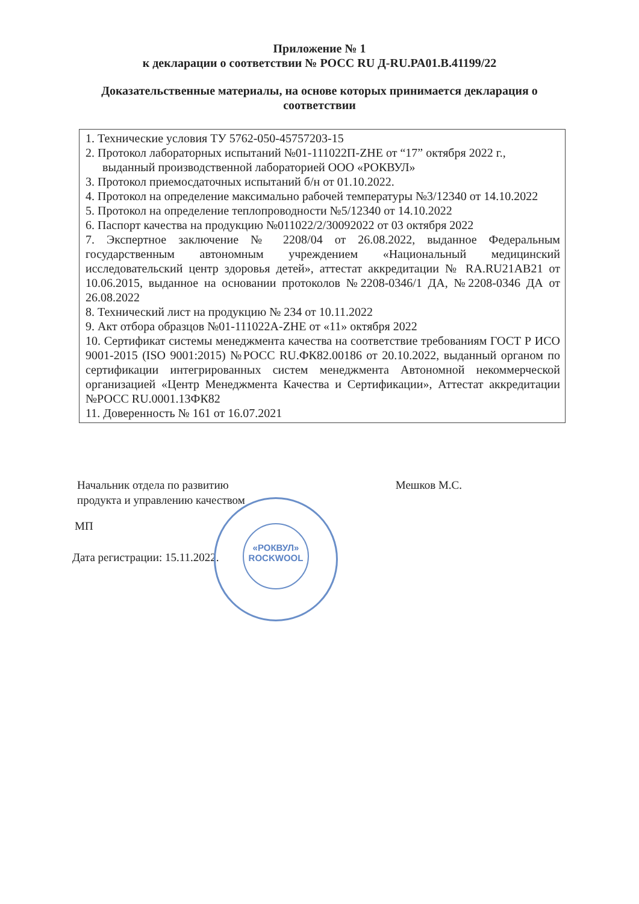Приложение № 1
к декларации о соответствии № РОСС RU Д-RU.PA01.B.41199/22
Доказательственные материалы, на основе которых принимается декларация о
соответствии
1. Технические условия ТУ 5762-050-45757203-15
2. Протокол лабораторных испытаний №01-111022П-ZHE от “17” октября 2022 г., выданный производственной лабораторией ООО «РОКВУЛ»
3. Протокол приемосдаточных испытаний б/н от 01.10.2022.
4. Протокол на определение максимально рабочей температуры №3/12340 от 14.10.2022
5. Протокол на определение теплопроводности №5/12340 от 14.10.2022
6. Паспорт качества на продукцию №011022/2/30092022 от 03 октября 2022
7. Экспертное заключение № 2208/04 от 26.08.2022, выданное Федеральным государственным автономным учреждением «Национальный медицинский исследовательский центр здоровья детей», аттестат аккредитации № RA.RU21AB21 от 10.06.2015, выданное на основании протоколов №2208-0346/1 ДА, №2208-0346 ДА от 26.08.2022
8. Технический лист на продукцию № 234 от 10.11.2022
9. Акт отбора образцов №01-111022A-ZHE от «11» октября 2022
10. Сертификат системы менеджмента качества на соответствие требованиям ГОСТ Р ИСО 9001-2015 (ISO 9001:2015) №РОСС RU.ФК82.00186 от 20.10.2022, выданный органом по сертификации интегрированных систем менеджмента Автономной некоммерческой организацией «Центр Менеджмента Качества и Сертификации», Аттестат аккредитации №РОСС RU.0001.13ФК82
11. Доверенность № 161 от 16.07.2021
Начальник отдела по развитию
продукта и управлению качеством
Мешков М.С.
МП
Дата регистрации: 15.11.2022.
«РОКВУЛ»
ROCKWOOL